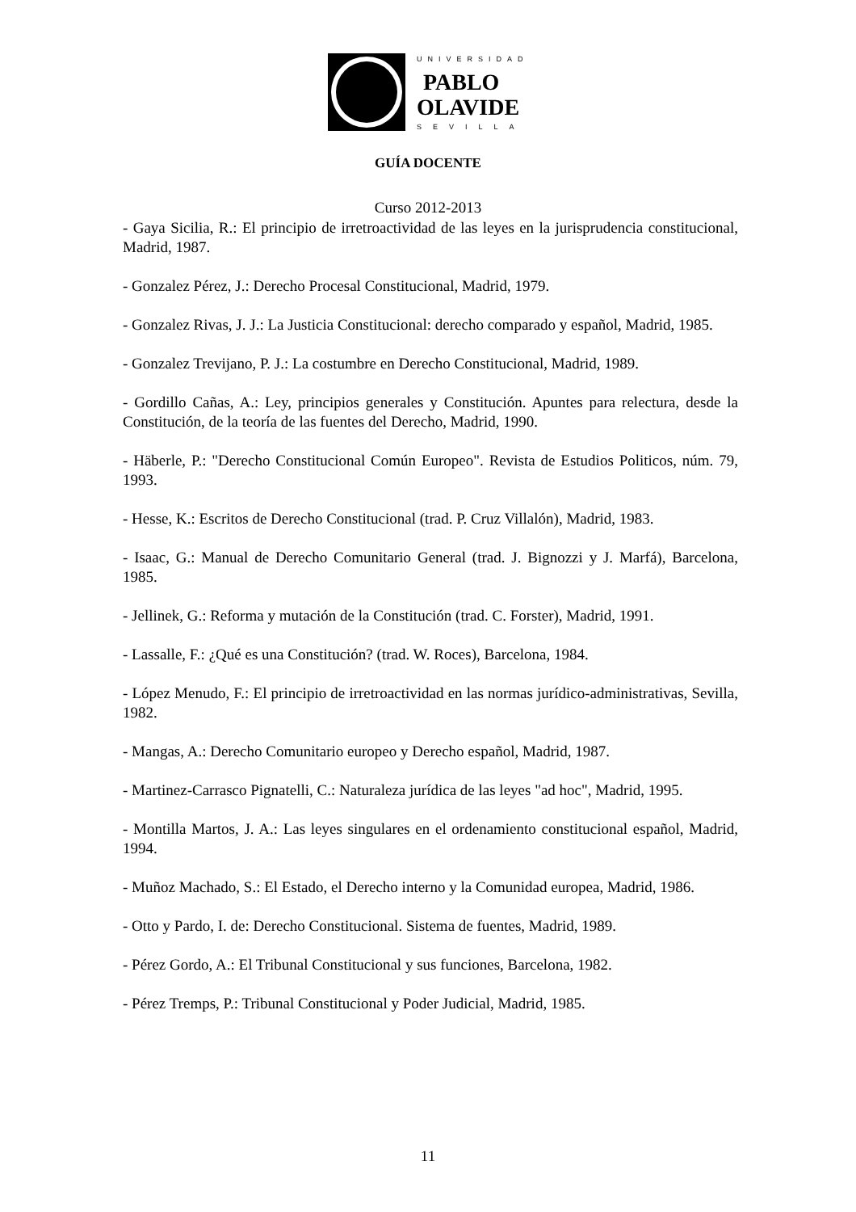UNIVERSIDAD
PABLO
OLAVIDE
SEVILLA
GUÍA DOCENTE
Curso 2012-2013
- Gaya Sicilia, R.: El principio de irretroactividad de las leyes en la jurisprudencia constitucional, Madrid, 1987.
- Gonzalez Pérez, J.: Derecho Procesal Constitucional, Madrid, 1979.
- Gonzalez Rivas, J. J.: La Justicia Constitucional: derecho comparado y español, Madrid, 1985.
- Gonzalez Trevijano, P. J.: La costumbre en Derecho Constitucional, Madrid, 1989.
- Gordillo Cañas, A.: Ley, principios generales y Constitución. Apuntes para relectura, desde la Constitución, de la teoría de las fuentes del Derecho, Madrid, 1990.
- Häberle, P.: "Derecho Constitucional Común Europeo". Revista de Estudios Politicos, núm. 79, 1993.
- Hesse, K.: Escritos de Derecho Constitucional (trad. P. Cruz Villalón), Madrid, 1983.
- Isaac, G.: Manual de Derecho Comunitario General (trad. J. Bignozzi y J. Marfá), Barcelona, 1985.
- Jellinek, G.: Reforma y mutación de la Constitución (trad. C. Forster), Madrid, 1991.
- Lassalle, F.: ¿Qué es una Constitución? (trad. W. Roces), Barcelona, 1984.
- López Menudo, F.: El principio de irretroactividad en las normas jurídico-administrativas, Sevilla, 1982.
- Mangas, A.: Derecho Comunitario europeo y Derecho español, Madrid, 1987.
- Martinez-Carrasco Pignatelli, C.: Naturaleza jurídica de las leyes "ad hoc", Madrid, 1995.
- Montilla Martos, J. A.: Las leyes singulares en el ordenamiento constitucional español, Madrid, 1994.
- Muñoz Machado, S.: El Estado, el Derecho interno y la Comunidad europea, Madrid, 1986.
- Otto y Pardo, I. de: Derecho Constitucional. Sistema de fuentes, Madrid, 1989.
- Pérez Gordo, A.: El Tribunal Constitucional y sus funciones, Barcelona, 1982.
- Pérez Tremps, P.: Tribunal Constitucional y Poder Judicial, Madrid, 1985.
11